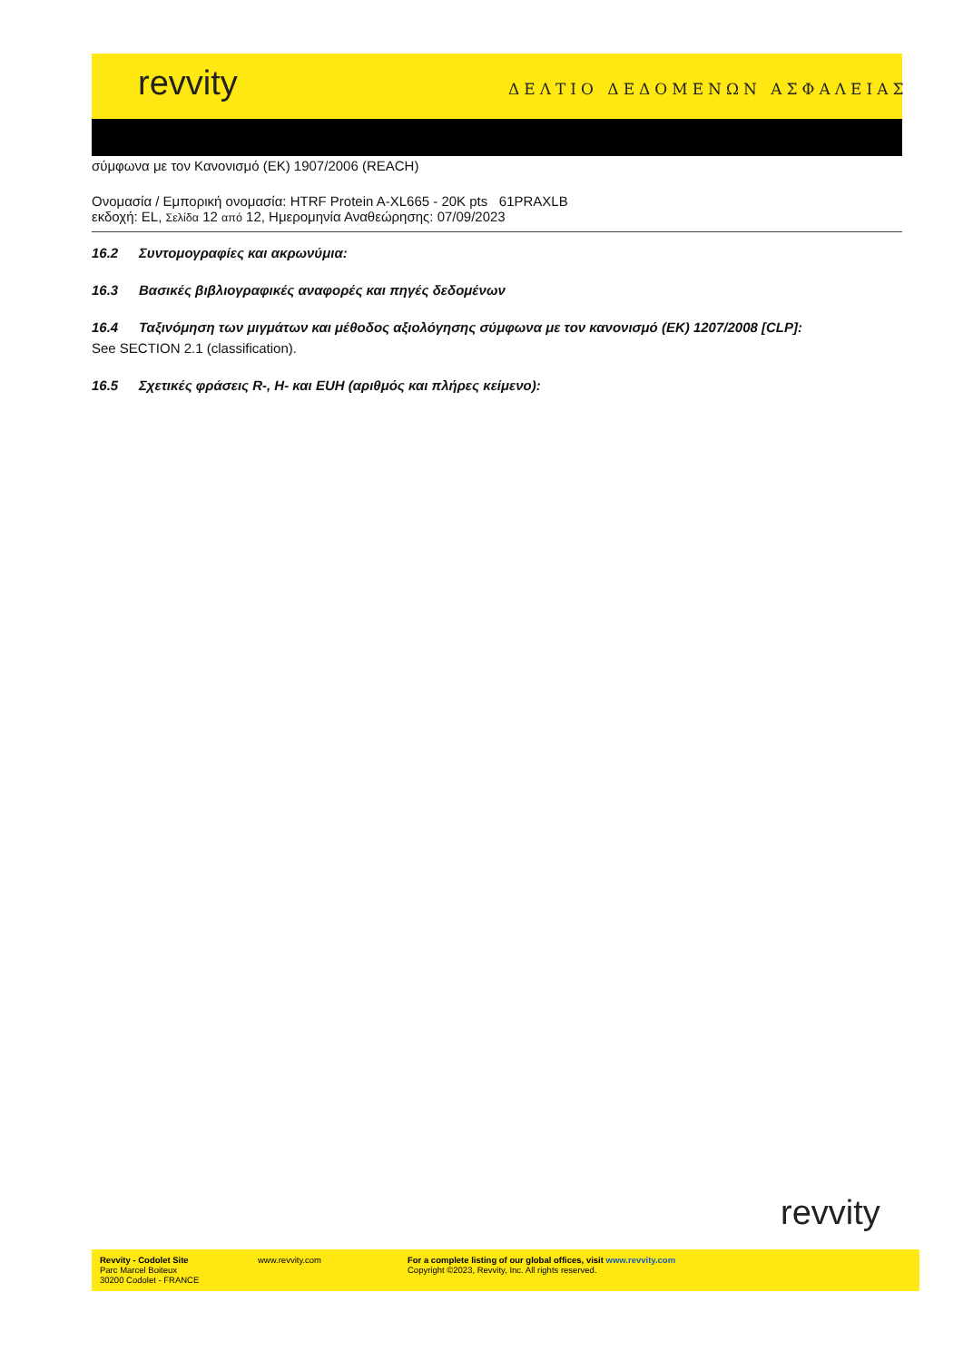revvity ΔΕΛΤΙΟ ΔΕΔΟΜΕΝΩΝ ΑΣΦΑΛΕΙΑΣ
σύμφωνα με τον Κανονισμό (ΕΚ) 1907/2006 (REACH)
Ονομασία / Εμπορική ονομασία: HTRF Protein A-XL665 - 20K pts 61PRAXLB
εκδοχή: EL, Σελίδα 12 από 12, Ημερομηνία Αναθεώρησης: 07/09/2023
16.2 Συντομογραφίες και ακρωνύμια:
16.3 Βασικές βιβλιογραφικές αναφορές και πηγές δεδομένων
16.4 Ταξινόμηση των μιγμάτων και μέθοδος αξιολόγησης σύμφωνα με τον κανονισμό (ΕΚ) 1207/2008 [CLP]:
See SECTION 2.1 (classification).
16.5 Σχετικές φράσεις R-, H- και EUH (αριθμός και πλήρες κείμενο):
revvity
Revvity - Codolet Site
Parc Marcel Boiteux
30200 Codolet - FRANCE
www.revvity.com For a complete listing of our global offices, visit www.revvity.com
Copyright ©2023, Revvity, Inc. All rights reserved.